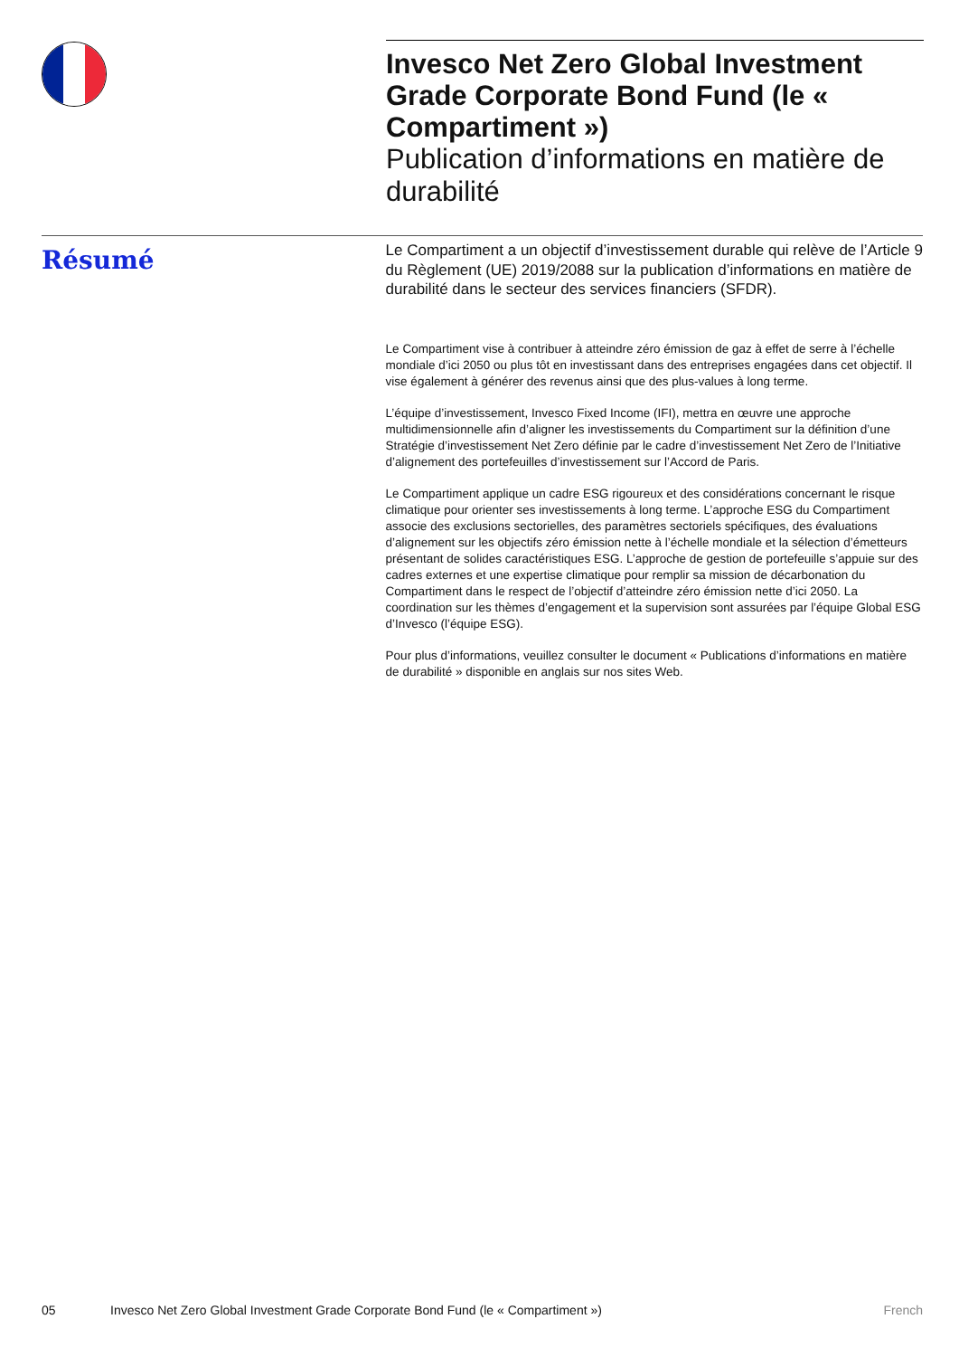Invesco Net Zero Global Investment Grade Corporate Bond Fund (le « Compartiment »)
Publication d’informations en matière de durabilité
Résumé
Le Compartiment a un objectif d’investissement durable qui relève de l’Article 9 du Règlement (UE) 2019/2088 sur la publication d’informations en matière de durabilité dans le secteur des services financiers (SFDR).
Le Compartiment vise à contribuer à atteindre zéro émission de gaz à effet de serre à l’échelle mondiale d’ici 2050 ou plus tôt en investissant dans des entreprises engagées dans cet objectif. Il vise également à générer des revenus ainsi que des plus-values à long terme.
L’équipe d’investissement, Invesco Fixed Income (IFI), mettra en œuvre une approche multidimensionnelle afin d’aligner les investissements du Compartiment sur la définition d’une Stratégie d’investissement Net Zero définie par le cadre d’investissement Net Zero de l’Initiative d’alignement des portefeuilles d’investissement sur l’Accord de Paris.
Le Compartiment applique un cadre ESG rigoureux et des considérations concernant le risque climatique pour orienter ses investissements à long terme. L’approche ESG du Compartiment associe des exclusions sectorielles, des paramètres sectoriels spécifiques, des évaluations d’alignement sur les objectifs zéro émission nette à l’échelle mondiale et la sélection d’émetteurs présentant de solides caractéristiques ESG. L’approche de gestion de portefeuille s’appuie sur des cadres externes et une expertise climatique pour remplir sa mission de décarbonation du Compartiment dans le respect de l’objectif d’atteindre zéro émission nette d’ici 2050. La coordination sur les thèmes d’engagement et la supervision sont assurées par l’équipe Global ESG d’Invesco (l’équipe ESG).
Pour plus d’informations, veuillez consulter le document « Publications d’informations en matière de durabilité » disponible en anglais sur nos sites Web.
05 Invesco Net Zero Global Investment Grade Corporate Bond Fund (le « Compartiment ») French